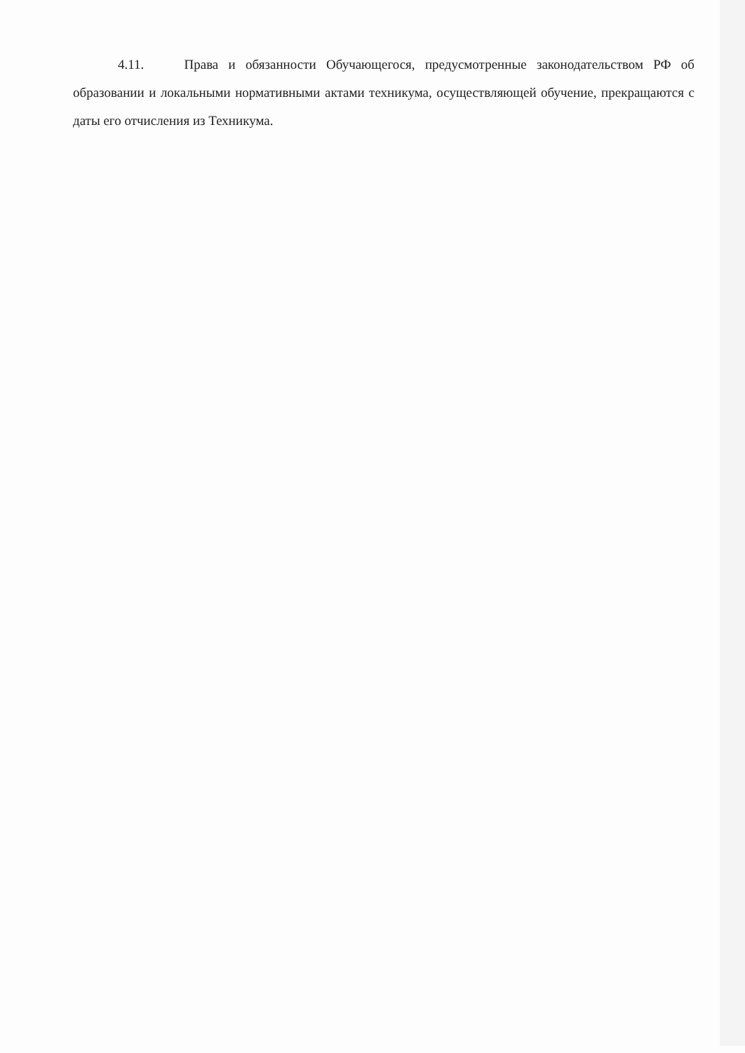4.11. Права и обязанности Обучающегося, предусмотренные законодательством РФ об образовании и локальными нормативными актами техникума, осуществляющей обучение, прекращаются с даты его отчисления из Техникума.